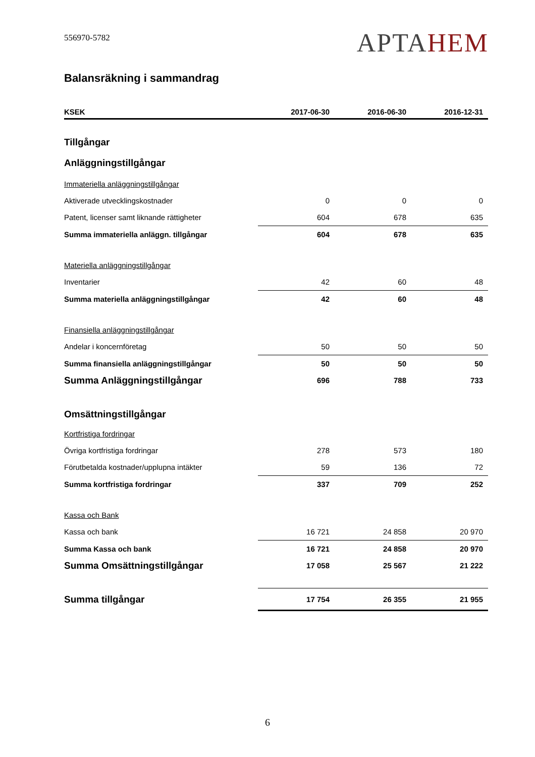556970-5782
APTAHEM
Balansräkning i sammandrag
| KSEK | 2017-06-30 | 2016-06-30 | 2016-12-31 |
| --- | --- | --- | --- |
| Tillgångar | | | |
| Anläggningstillgångar | | | |
| Immateriella anläggningstillgångar | | | |
| Aktiverade utvecklingskostnader | 0 | 0 | 0 |
| Patent, licenser samt liknande rättigheter | 604 | 678 | 635 |
| Summa immateriella anläggn. tillgångar | 604 | 678 | 635 |
| Materiella anläggningstillgångar | | | |
| Inventarier | 42 | 60 | 48 |
| Summa materiella anläggningstillgångar | 42 | 60 | 48 |
| Finansiella anläggningstillgångar | | | |
| Andelar i koncernföretag | 50 | 50 | 50 |
| Summa finansiella anläggningstillgångar | 50 | 50 | 50 |
| Summa Anläggningstillgångar | 696 | 788 | 733 |
| Omsättningstillgångar | | | |
| Kortfristiga fordringar | | | |
| Övriga kortfristiga fordringar | 278 | 573 | 180 |
| Förutbetalda kostnader/upplupna intäkter | 59 | 136 | 72 |
| Summa kortfristiga fordringar | 337 | 709 | 252 |
| Kassa och Bank | | | |
| Kassa och bank | 16 721 | 24 858 | 20 970 |
| Summa Kassa och bank | 16 721 | 24 858 | 20 970 |
| Summa Omsättningstillgångar | 17 058 | 25 567 | 21 222 |
| Summa tillgångar | 17 754 | 26 355 | 21 955 |
6